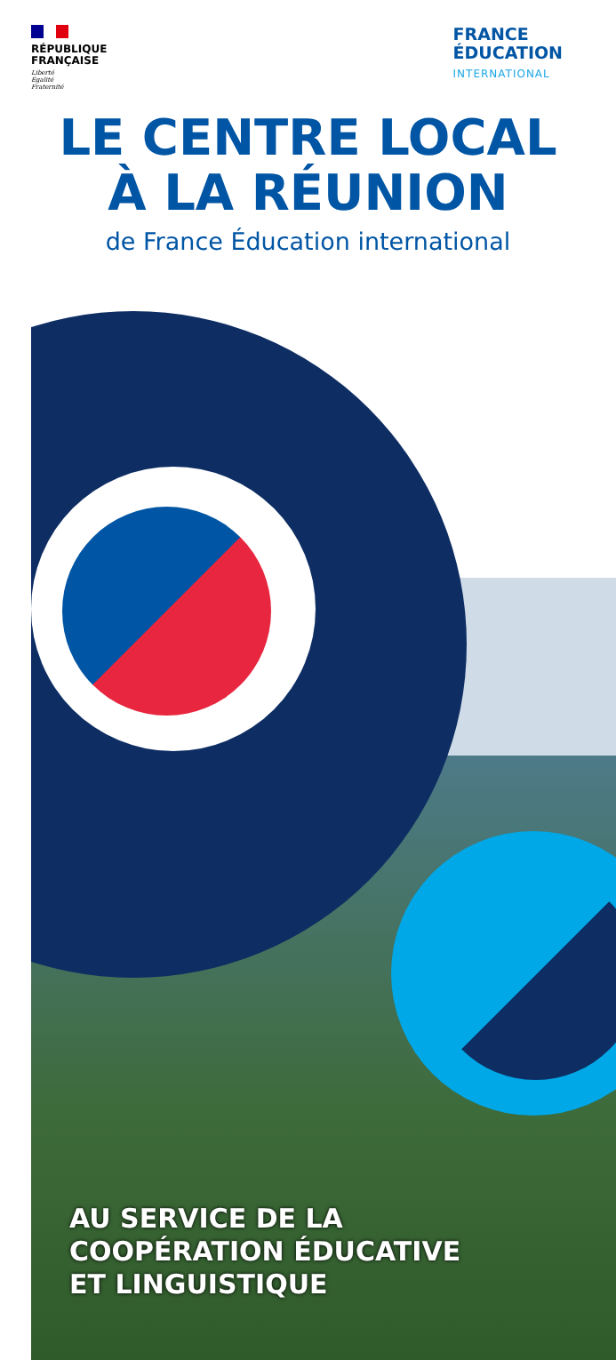RÉPUBLIQUE
FRANÇAISE
Liberté
Égalité
Fraternité
FRANCE
ÉDUCATION
INTERNATIONAL
LE CENTRE LOCAL
À LA RÉUNION
de France Éducation international
AU SERVICE DE LA
COOPÉRATION ÉDUCATIVE
ET LINGUISTIQUE